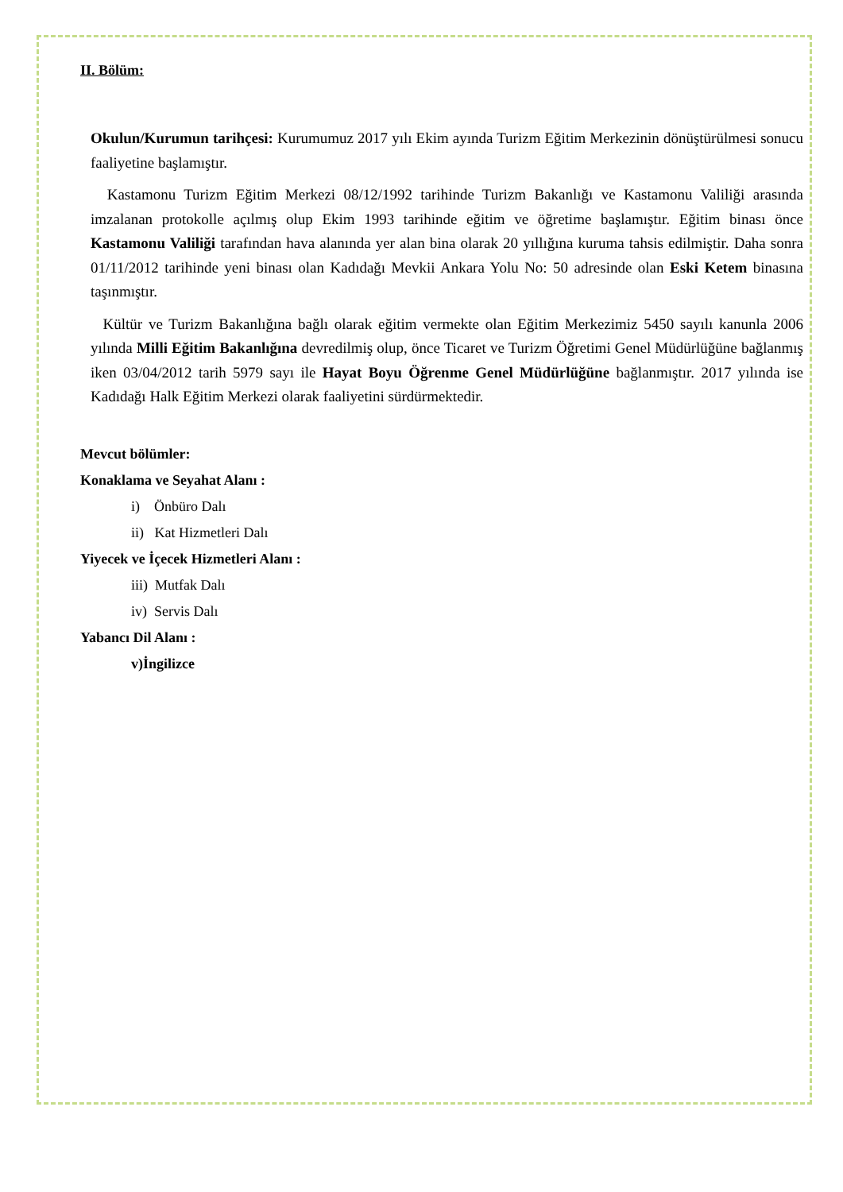II. Bölüm:
Okulun/Kurumun tarihçesi: Kurumumuz 2017 yılı Ekim ayında Turizm Eğitim Merkezinin dönüştürülmesi sonucu faaliyetine başlamıştır.
Kastamonu Turizm Eğitim Merkezi 08/12/1992 tarihinde Turizm Bakanlığı ve Kastamonu Valiliği arasında imzalanan protokolle açılmış olup Ekim 1993 tarihinde eğitim ve öğretime başlamıştır. Eğitim binası önce Kastamonu Valiliği tarafından hava alanında yer alan bina olarak 20 yıllığına kuruma tahsis edilmiştir. Daha sonra 01/11/2012 tarihinde yeni binası olan Kadıdağı Mevkii Ankara Yolu No: 50 adresinde olan Eski Ketem binasına taşınmıştır.
Kültür ve Turizm Bakanlığına bağlı olarak eğitim vermekte olan Eğitim Merkezimiz 5450 sayılı kanunla 2006 yılında Milli Eğitim Bakanlığına devredilmiş olup, önce Ticaret ve Turizm Öğretimi Genel Müdürlüğüne bağlanmış iken 03/04/2012 tarih 5979 sayı ile Hayat Boyu Öğrenme Genel Müdürlüğüne bağlanmıştır. 2017 yılında ise Kadıdağı Halk Eğitim Merkezi olarak faaliyetini sürdürmektedir.
Mevcut bölümler:
Konaklama ve Seyahat Alanı :
i) Önbüro Dalı
ii) Kat Hizmetleri Dalı
Yiyecek ve İçecek Hizmetleri Alanı :
iii) Mutfak Dalı
iv) Servis Dalı
Yabancı Dil Alanı :
v)İngilizce